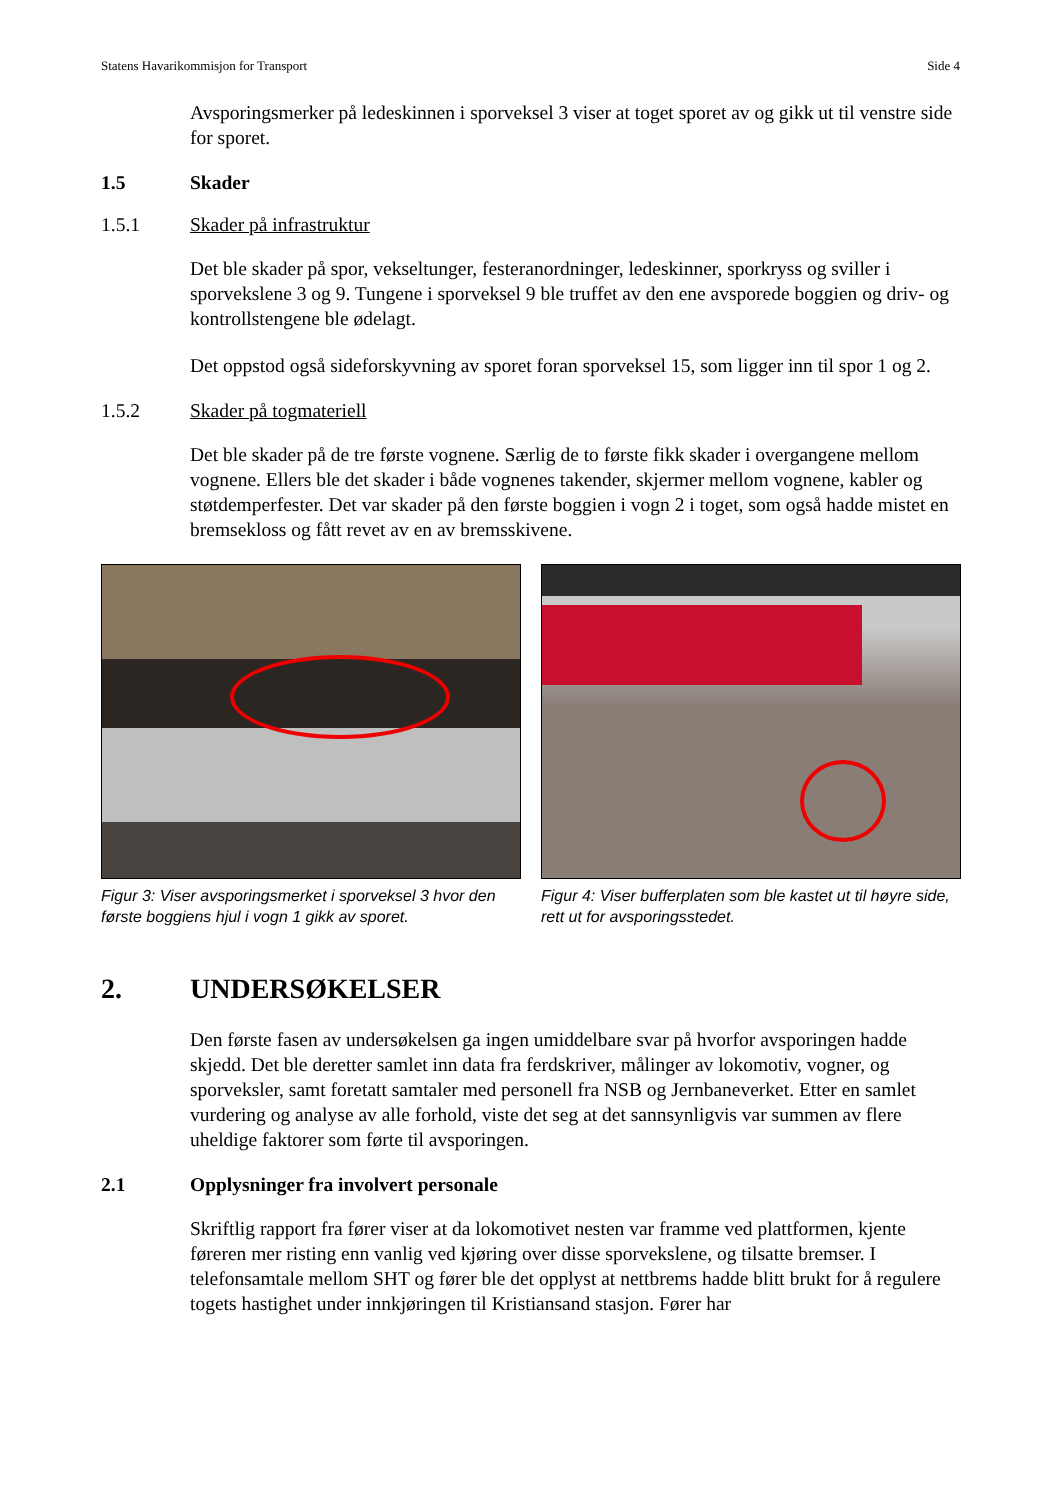Statens Havarikommisjon for Transport Side 4
Avsporingsmerker på ledeskinnen i sporveksel 3 viser at toget sporet av og gikk ut til venstre side for sporet.
1.5 Skader
1.5.1 Skader på infrastruktur
Det ble skader på spor, vekseltunger, festeranordninger, ledeskinner, sporkryss og sviller i sporvekslene 3 og 9. Tungene i sporveksel 9 ble truffet av den ene avsporede boggien og driv- og kontrollstengene ble ødelagt.
Det oppstod også sideforskyvning av sporet foran sporveksel 15, som ligger inn til spor 1 og 2.
1.5.2 Skader på togmateriell
Det ble skader på de tre første vognene. Særlig de to første fikk skader i overgangene mellom vognene. Ellers ble det skader i både vognenes takender, skjermer mellom vognene, kabler og støtdemperfester. Det var skader på den første boggien i vogn 2 i toget, som også hadde mistet en bremsekloss og fått revet av en av bremsskivene.
Figur 3: Viser avsporingsmerket i sporveksel 3 hvor den første boggiens hjul i vogn 1 gikk av sporet.
Figur 4: Viser bufferplaten som ble kastet ut til høyre side, rett ut for avsporingsstedet.
2. UNDERSØKELSER
Den første fasen av undersøkelsen ga ingen umiddelbare svar på hvorfor avsporingen hadde skjedd. Det ble deretter samlet inn data fra ferdskriver, målinger av lokomotiv, vogner, og sporveksler, samt foretatt samtaler med personell fra NSB og Jernbaneverket. Etter en samlet vurdering og analyse av alle forhold, viste det seg at det sannsynligvis var summen av flere uheldige faktorer som førte til avsporingen.
2.1 Opplysninger fra involvert personale
Skriftlig rapport fra fører viser at da lokomotivet nesten var framme ved plattformen, kjente føreren mer risting enn vanlig ved kjøring over disse sporvekslene, og tilsatte bremser. I telefonsamtale mellom SHT og fører ble det opplyst at nettbrems hadde blitt brukt for å regulere togets hastighet under innkjøringen til Kristiansand stasjon. Fører har